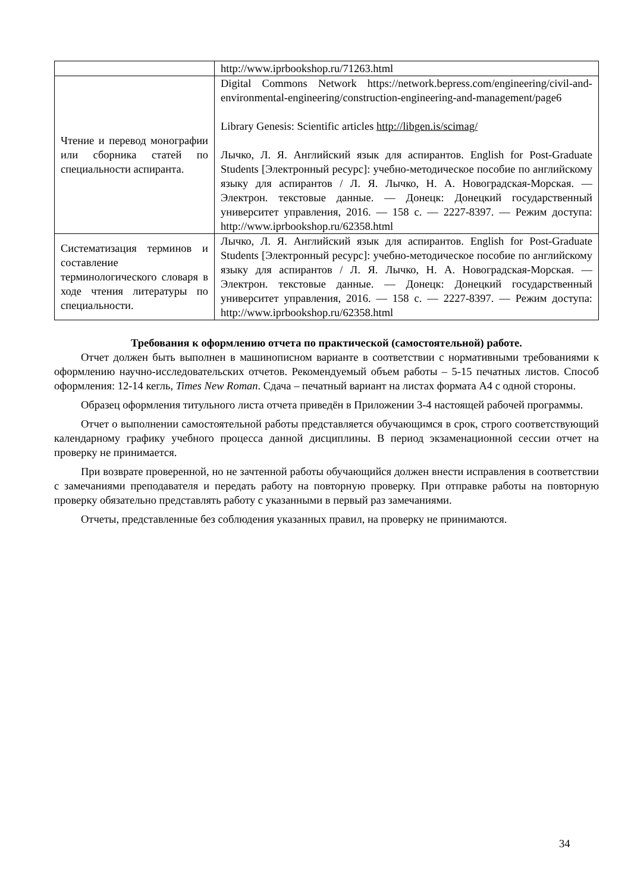| | http://www.iprbookshop.ru/71263.html |
| Чтение и перевод монографии или сборника статей по специальности аспиранта. | Digital Commons Network https://network.bepress.com/engineering/civil-and-environmental-engineering/construction-engineering-and-management/page6 Library Genesis: Scientific articles http://libgen.is/scimag/ Лычко, Л. Я. Английский язык для аспирантов. English for Post-Graduate Students [Электронный ресурс]: учебно-методическое пособие по английскому языку для аспирантов / Л. Я. Лычко, Н. А. Новоградская-Морская. — Электрон. текстовые данные. — Донецк: Донецкий государственный университет управления, 2016. — 158 c. — 2227-8397. — Режим доступа: http://www.iprbookshop.ru/62358.html |
| Систематизация терминов и составление терминологического словаря в ходе чтения литературы по специальности. | Лычко, Л. Я. Английский язык для аспирантов. English for Post-Graduate Students [Электронный ресурс]: учебно-методическое пособие по английскому языку для аспирантов / Л. Я. Лычко, Н. А. Новоградская-Морская. — Электрон. текстовые данные. — Донецк: Донецкий государственный университет управления, 2016. — 158 c. — 2227-8397. — Режим доступа: http://www.iprbookshop.ru/62358.html |
Требования к оформлению отчета по практической (самостоятельной) работе.
Отчет должен быть выполнен в машинописном варианте в соответствии с нормативными требованиями к оформлению научно-исследовательских отчетов. Рекомендуемый объем работы – 5-15 печатных листов. Способ оформления: 12-14 кегль, Times New Roman. Сдача – печатный вариант на листах формата А4 с одной стороны.
Образец оформления титульного листа отчета приведён в Приложении 3-4 настоящей рабочей программы.
Отчет о выполнении самостоятельной работы представляется обучающимся в срок, строго соответствующий календарному графику учебного процесса данной дисциплины. В период экзаменационной сессии отчет на проверку не принимается.
При возврате проверенной, но не зачтенной работы обучающийся должен внести исправления в соответствии с замечаниями преподавателя и передать работу на повторную проверку. При отправке работы на повторную проверку обязательно представлять работу с указанными в первый раз замечаниями.
Отчеты, представленные без соблюдения указанных правил, на проверку не принимаются.
34